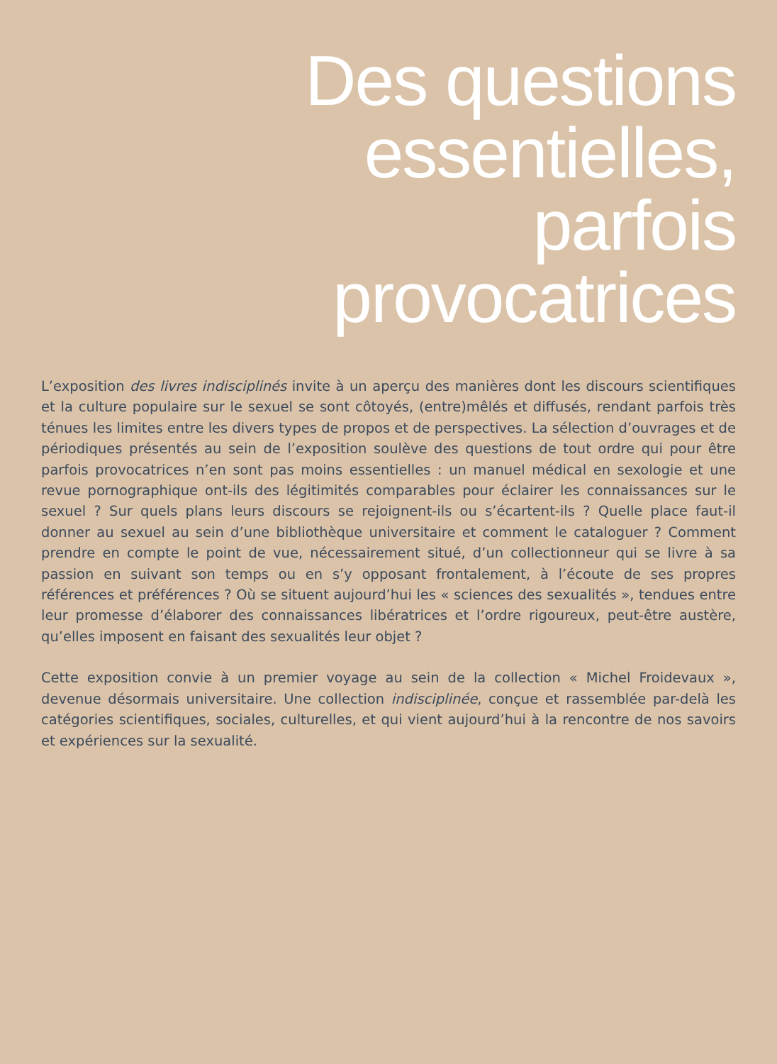Des questions
essentielles,
parfois
provocatrices
L’exposition des livres indisciplinés invite à un aperçu des manières dont les discours scientifiques et la culture populaire sur le sexuel se sont côtoyés, (entre)mêlés et diffusés, rendant parfois très ténues les limites entre les divers types de propos et de perspectives. La sélection d’ouvrages et de périodiques présentés au sein de l’exposition soulève des questions de tout ordre qui pour être parfois provocatrices n’en sont pas moins essentielles : un manuel médical en sexologie et une revue pornographique ont-ils des légitimités comparables pour éclairer les connaissances sur le sexuel ? Sur quels plans leurs discours se rejoignent-ils ou s’écartent-ils ? Quelle place faut-il donner au sexuel au sein d’une bibliothèque universitaire et comment le cataloguer ? Comment prendre en compte le point de vue, nécessairement situé, d’un collectionneur qui se livre à sa passion en suivant son temps ou en s’y opposant frontalement, à l’écoute de ses propres références et préférences ? Où se situent aujourd’hui les « sciences des sexualités », tendues entre leur promesse d’élaborer des connaissances libératrices et l’ordre rigoureux, peut-être austère, qu’elles imposent en faisant des sexualités leur objet ?
Cette exposition convie à un premier voyage au sein de la collection « Michel Froidevaux », devenue désormais universitaire. Une collection indisciplinée, conçue et rassemblée par-delà les catégories scientifiques, sociales, culturelles, et qui vient aujourd’hui à la rencontre de nos savoirs et expériences sur la sexualité.